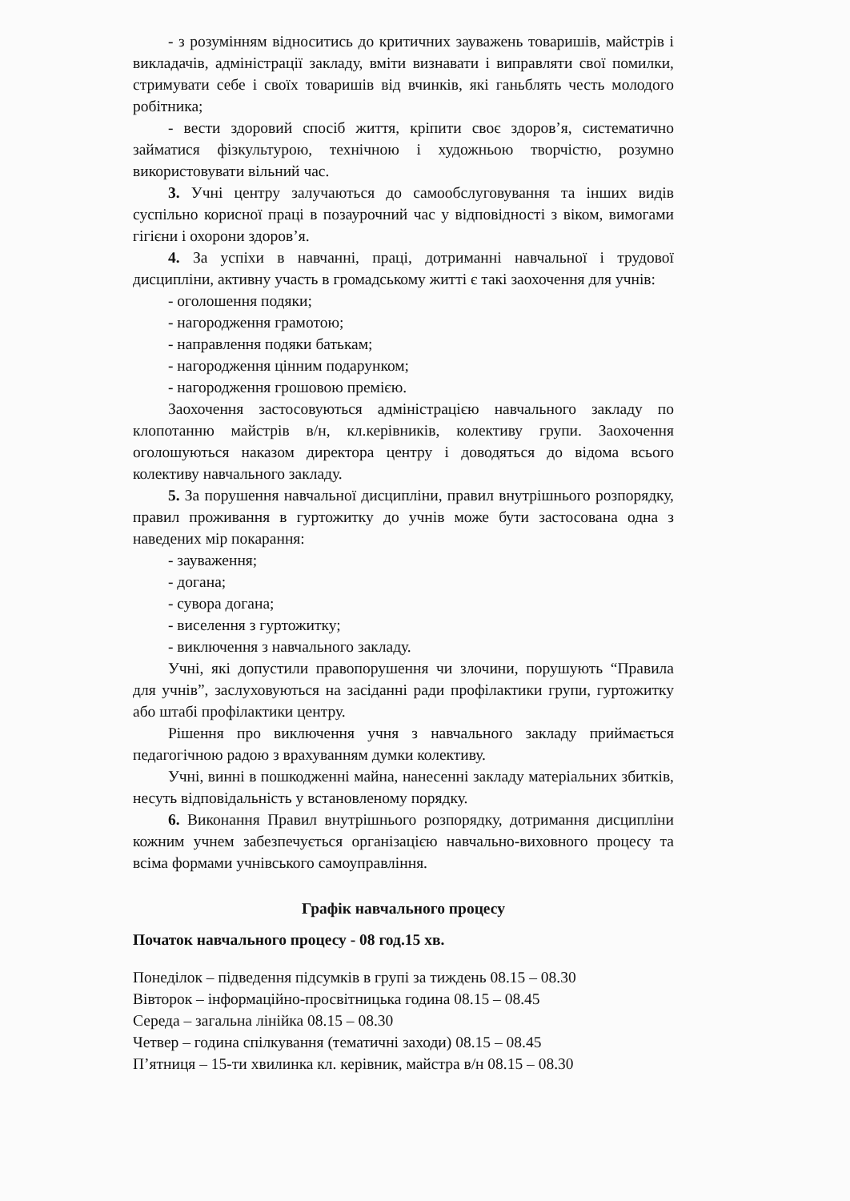- з розумінням відноситись до критичних зауважень товаришів, майстрів і викладачів, адміністрації закладу, вміти визнавати і виправляти свої помилки, стримувати себе і своїх товаришів від вчинків, які ганьблять честь молодого робітника;
- вести здоровий спосіб життя, кріпити своє здоров’я, систематично займатися фізкультурою, технічною і художньою творчістю, розумно використовувати вільний час.
3. Учні центру залучаються до самообслуговування та інших видів суспільно корисної праці в позаурочний час у відповідності з віком, вимогами гігієни і охорони здоров’я.
4. За успіхи в навчанні, праці, дотриманні навчальної і трудової дисципліни, активну участь в громадському житті є такі заохочення для учнів:
- оголошення подяки;
- нагородження грамотою;
- направлення подяки батькам;
- нагородження цінним подарунком;
- нагородження грошовою премією.
Заохочення застосовуються адміністрацією навчального закладу по клопотанню майстрів в/н, кл.керівників, колективу групи. Заохочення оголошуються наказом директора центру і доводяться до відома всього колективу навчального закладу.
5. За порушення навчальної дисципліни, правил внутрішнього розпорядку, правил проживання в гуртожитку до учнів може бути застосована одна з наведених мір покарання:
- зауваження;
- догана;
- сувора догана;
- виселення з гуртожитку;
- виключення з навчального закладу.
Учні, які допустили правопорушення чи злочини, порушують “Правила для учнів”, заслуховуються на засіданні ради профілактики групи, гуртожитку або штабі профілактики центру.
Рішення про виключення учня з навчального закладу приймається педагогічною радою з врахуванням думки колективу.
Учні, винні в пошкодженні майна, нанесенні закладу матеріальних збитків, несуть відповідальність у встановленому порядку.
6. Виконання Правил внутрішнього розпорядку, дотримання дисципліни кожним учнем забезпечується організацією навчально-виховного процесу та всіма формами учнівського самоуправління.
Графік навчального процесу
Початок навчального процесу - 08 год.15 хв.
Понеділок – підведення підсумків в групі за тиждень 08.15 – 08.30
Вівторок – інформаційно-просвітницька година 08.15 – 08.45
Середа – загальна лінійка 08.15 – 08.30
Четвер – година спілкування (тематичні заходи) 08.15 – 08.45
П’ятниця – 15-ти хвилинка кл. керівник, майстра в/н 08.15 – 08.30